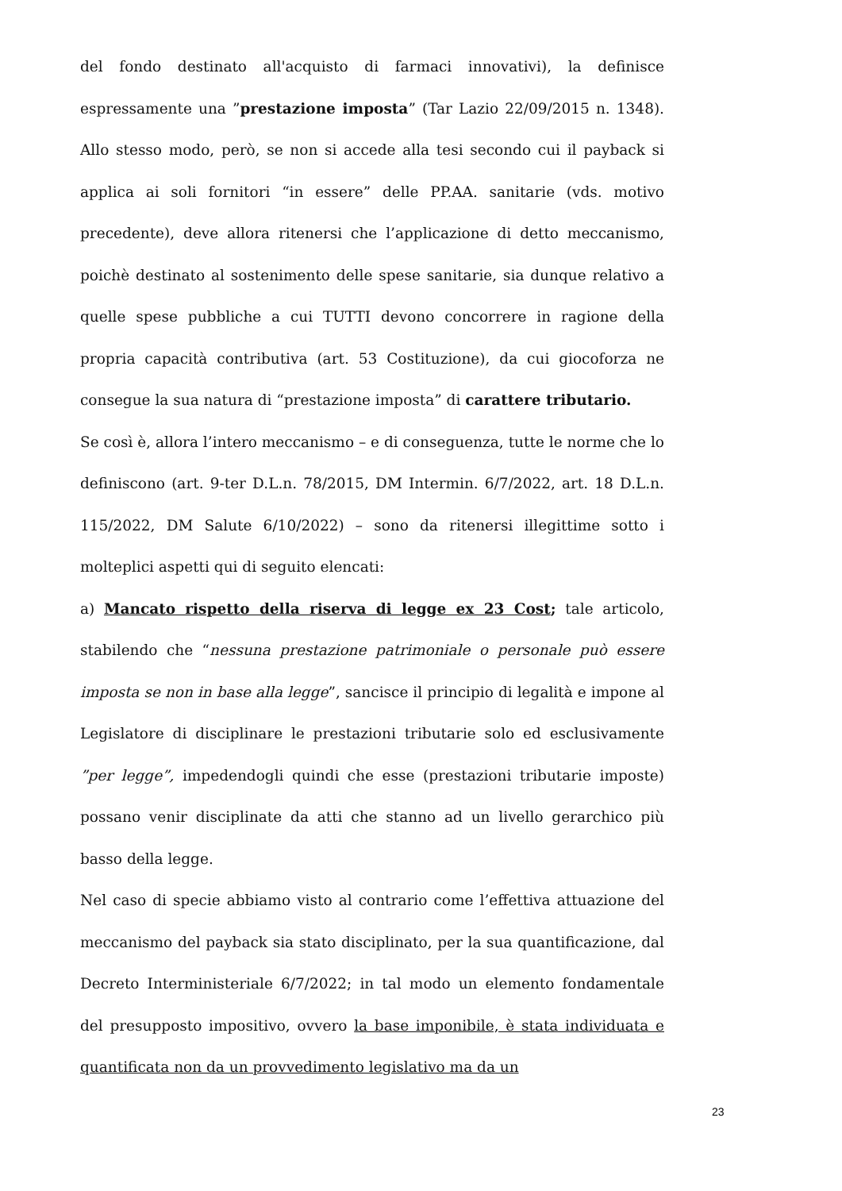del fondo destinato all'acquisto di farmaci innovativi), la definisce espressamente una ”prestazione imposta” (Tar Lazio 22/09/2015 n. 1348). Allo stesso modo, però, se non si accede alla tesi secondo cui il payback si applica ai soli fornitori “in essere” delle PP.AA. sanitarie (vds. motivo precedente), deve allora ritenersi che l’applicazione di detto meccanismo, poichè destinato al sostenimento delle spese sanitarie, sia dunque relativo a quelle spese pubbliche a cui TUTTI devono concorrere in ragione della propria capacità contributiva (art. 53 Costituzione), da cui giocoforza ne consegue la sua natura di “prestazione imposta” di carattere tributario.
Se così è, allora l’intero meccanismo – e di conseguenza, tutte le norme che lo definiscono (art. 9-ter D.L.n. 78/2015, DM Intermin. 6/7/2022, art. 18 D.L.n. 115/2022, DM Salute 6/10/2022) – sono da ritenersi illegittime sotto i molteplici aspetti qui di seguito elencati:
a) Mancato rispetto della riserva di legge ex 23 Cost; tale articolo, stabilendo che “nessuna prestazione patrimoniale o personale può essere imposta se non in base alla legge”, sancisce il principio di legalità e impone al Legislatore di disciplinare le prestazioni tributarie solo ed esclusivamente ”per legge”, impedendogli quindi che esse (prestazioni tributarie imposte) possano venir disciplinate da atti che stanno ad un livello gerarchico più basso della legge.
Nel caso di specie abbiamo visto al contrario come l’effettiva attuazione del meccanismo del payback sia stato disciplinato, per la sua quantificazione, dal Decreto Interministeriale 6/7/2022; in tal modo un elemento fondamentale del presupposto impositivo, ovvero la base imponibile, è stata individuata e quantificata non da un provvedimento legislativo ma da un
23